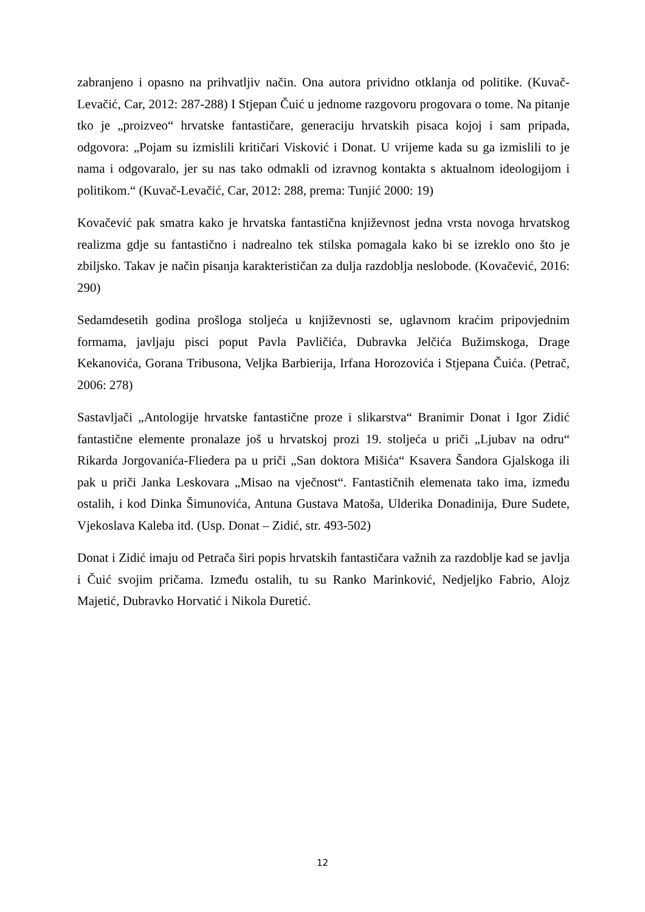zabranjeno i opasno na prihvatljiv način. Ona autora prividno otklanja od politike. (Kuvač-Levačić, Car, 2012: 287-288) I Stjepan Čuić u jednome razgovoru progovara o tome. Na pitanje tko je „proizveo“ hrvatske fantastičare, generaciju hrvatskih pisaca kojoj i sam pripada, odgovora: „Pojam su izmislili kritičari Visković i Donat. U vrijeme kada su ga izmislili to je nama i odgovaralo, jer su nas tako odmakli od izravnog kontakta s aktualnom ideologijom i politikom.“ (Kuvač-Levačić, Car, 2012: 288, prema: Tunjić 2000: 19)
Kovačević pak smatra kako je hrvatska fantastična književnost jedna vrsta novoga hrvatskog realizma gdje su fantastično i nadrealno tek stilska pomagala kako bi se izreklo ono što je zbiljsko. Takav je način pisanja karakterističan za dulja razdoblja neslobode. (Kovačević, 2016: 290)
Sedamdesetih godina prošloga stoljeća u književnosti se, uglavnom kraćim pripovjednim formama, javljaju pisci poput Pavla Pavličića, Dubravka Jelčića Bužimskoga, Drage Kekanovića, Gorana Tribusona, Veljka Barbierija, Irfana Horozovića i Stjepana Čuića. (Petrač, 2006: 278)
Sastavljači „Antologije hrvatske fantastične proze i slikarstva“ Branimir Donat i Igor Zidić fantastične elemente pronalaze još u hrvatskoj prozi 19. stoljeća u priči „Ljubav na odru“ Rikarda Jorgovanića-Fliedera pa u priči „San doktora Mišića“ Ksavera Šandora Gjalskoga ili pak u priči Janka Leskovara „Misao na vječnost“. Fantastičnih elemenata tako ima, između ostalih, i kod Dinka Šimunovića, Antuna Gustava Matoša, Ulderika Donadinija, Đure Sudete, Vjekoslava Kaleba itd. (Usp. Donat – Zidić, str. 493-502)
Donat i Zidić imaju od Petrača širi popis hrvatskih fantastičara važnih za razdoblje kad se javlja i Čuić svojim pričama. Između ostalih, tu su Ranko Marinković, Nedjeljko Fabrio, Alojz Majetić, Dubravko Horvatić i Nikola Đuretić.
12